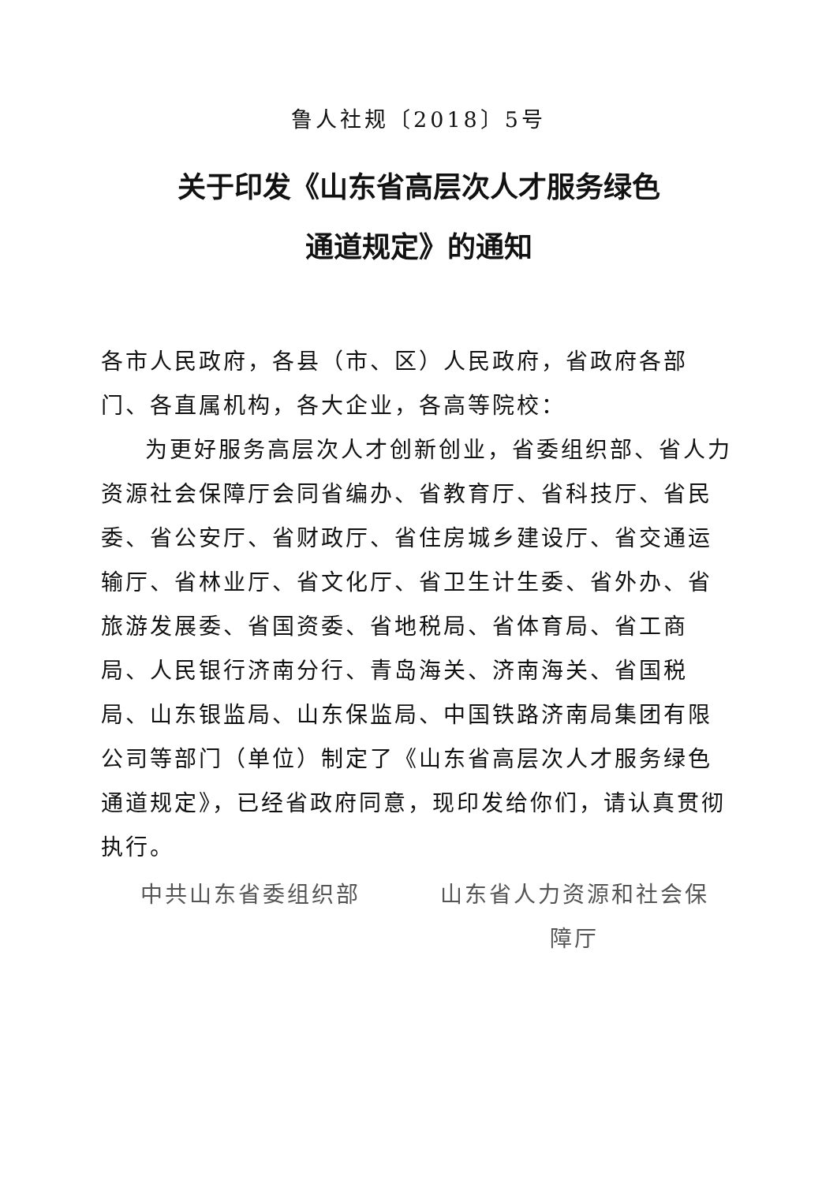鲁人社规〔2018〕5号
关于印发《山东省高层次人才服务绿色
通道规定》的通知
各市人民政府，各县（市、区）人民政府，省政府各部门、各直属机构，各大企业，各高等院校：
为更好服务高层次人才创新创业，省委组织部、省人力资源社会保障厅会同省编办、省教育厅、省科技厅、省民委、省公安厅、省财政厅、省住房城乡建设厅、省交通运输厅、省林业厅、省文化厅、省卫生计生委、省外办、省旅游发展委、省国资委、省地税局、省体育局、省工商局、人民银行济南分行、青岛海关、济南海关、省国税局、山东银监局、山东保监局、中国铁路济南局集团有限公司等部门（单位）制定了《山东省高层次人才服务绿色通道规定》，已经省政府同意，现印发给你们，请认真贯彻执行。
中共山东省委组织部 山东省人力资源和社会保障厅